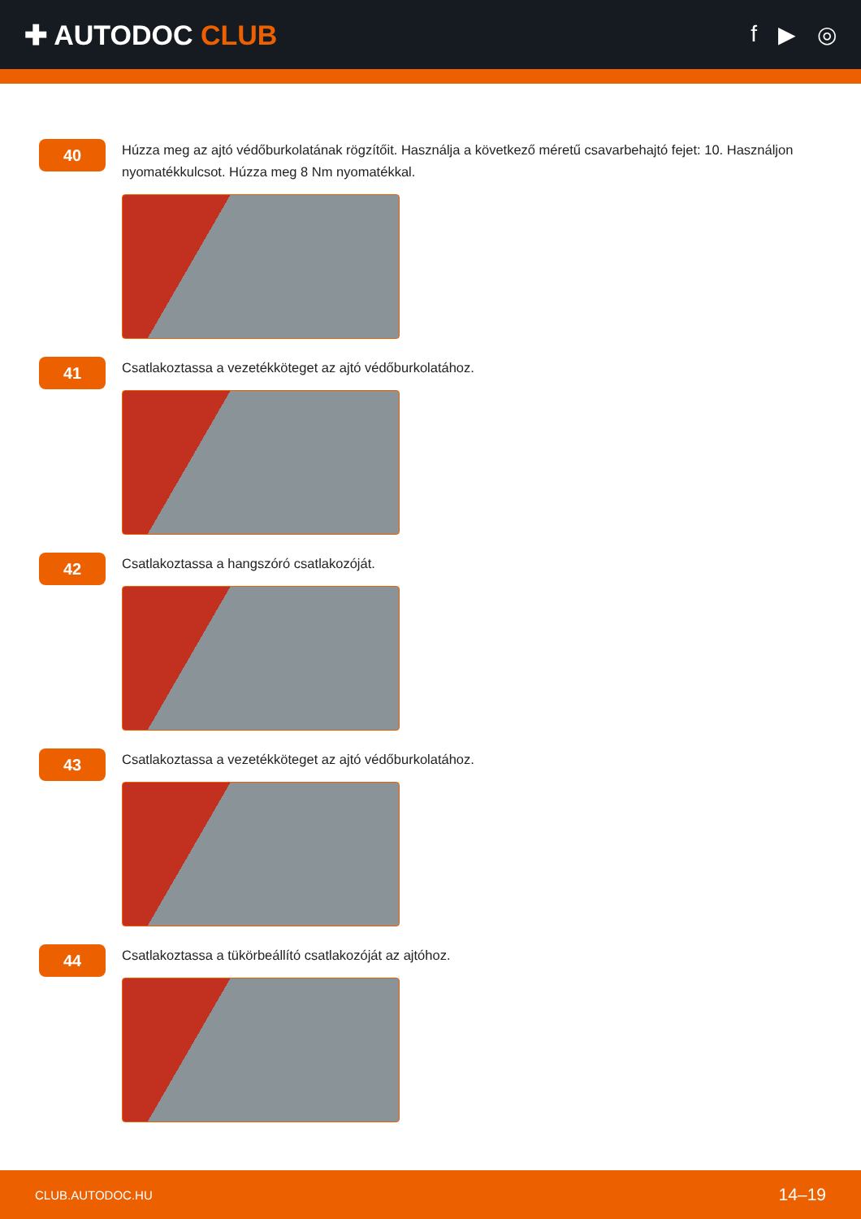✚ AUTODOC CLUB
f ▶ ◎
40
Húzza meg az ajtó védőburkolatának rögzítőit. Használja a következő méretű csavarbehajtó fejet: 10. Használjon nyomatékkulcsot. Húzza meg 8 Nm nyomatékkal.
41
Csatlakoztassa a vezetékköteget az ajtó védőburkolatához.
42
Csatlakoztassa a hangszóró csatlakozóját.
43
Csatlakoztassa a vezetékköteget az ajtó védőburkolatához.
44
Csatlakoztassa a tükörbeállító csatlakozóját az ajtóhoz.
CLUB.AUTODOC.HU 14–19